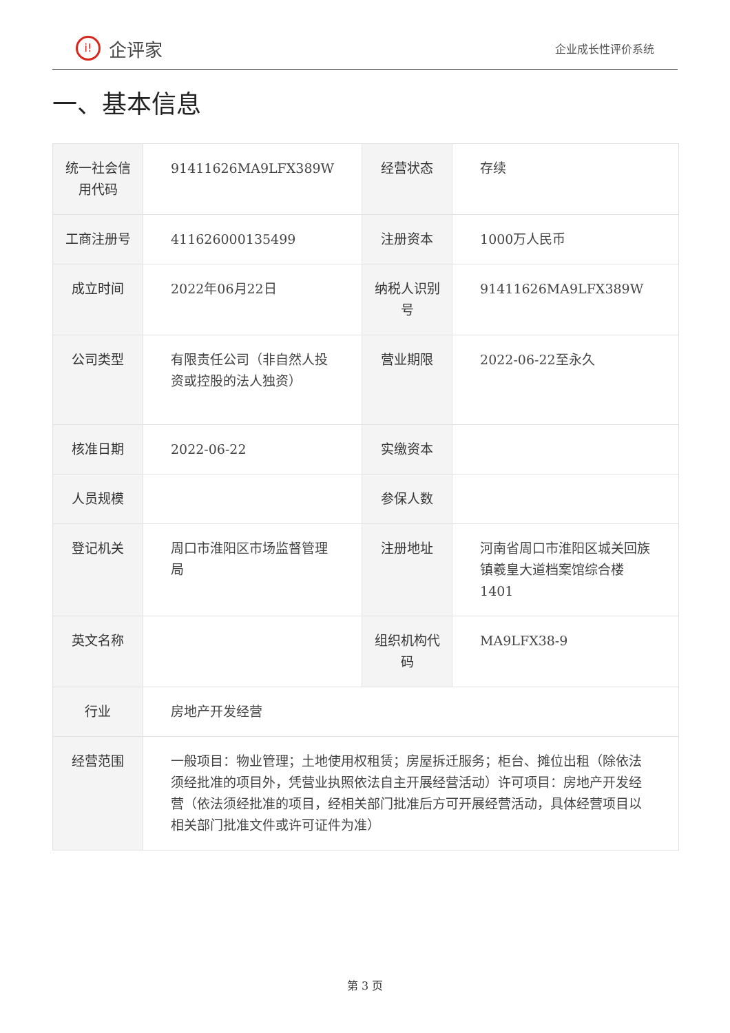i!
企评家
企业成长性评价系统
一、基本信息
| 统一社会信用代码 | 91411626MA9LFX389W | 经营状态 | 存续 |
| 工商注册号 | 411626000135499 | 注册资本 | 1000万人民币 |
| 成立时间 | 2022年06月22日 | 纳税人识别号 | 91411626MA9LFX389W |
| 公司类型 | 有限责任公司（非自然人投资或控股的法人独资） | 营业期限 | 2022-06-22至永久 |
| 核准日期 | 2022-06-22 | 实缴资本 | |
| 人员规模 | | 参保人数 | |
| 登记机关 | 周口市淮阳区市场监督管理局 | 注册地址 | 河南省周口市淮阳区城关回族镇羲皇大道档案馆综合楼1401 |
| 英文名称 | | 组织机构代码 | MA9LFX38-9 |
| 行业 | 房地产开发经营 | | |
| 经营范围 | 一般项目：物业管理；土地使用权租赁；房屋拆迁服务；柜台、摊位出租（除依法须经批准的项目外，凭营业执照依法自主开展经营活动）许可项目：房地产开发经营（依法须经批准的项目，经相关部门批准后方可开展经营活动，具体经营项目以相关部门批准文件或许可证件为准） | | |
第 3 页